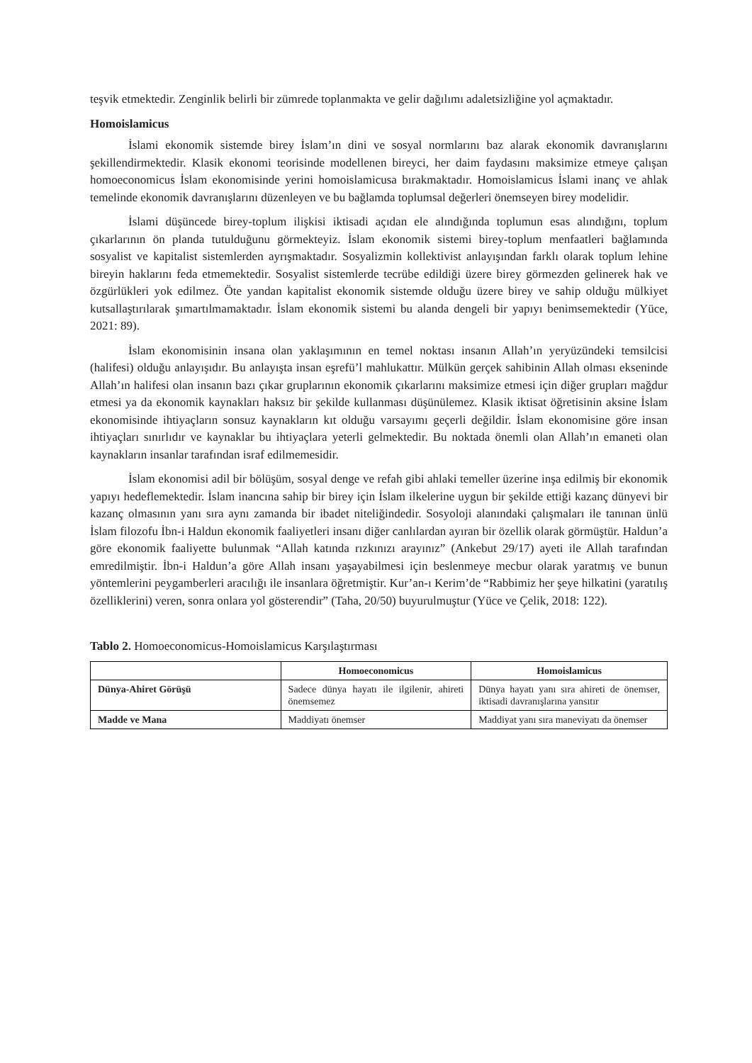teşvik etmektedir. Zenginlik belirli bir zümrede toplanmakta ve gelir dağılımı adaletsizliğine yol açmaktadır.
Homoislamicus
İslami ekonomik sistemde birey İslam’ın dini ve sosyal normlarını baz alarak ekonomik davranışlarını şekillendirmektedir. Klasik ekonomi teorisinde modellenen bireyci, her daim faydasını maksimize etmeye çalışan homoeconomicus İslam ekonomisinde yerini homoislamicusa bırakmaktadır. Homoislamicus İslami inanç ve ahlak temelinde ekonomik davranışlarını düzenleyen ve bu bağlamda toplumsal değerleri önemseyen birey modelidir.
İslami düşüncede birey-toplum ilişkisi iktisadi açıdan ele alındığında toplumun esas alındığını, toplum çıkarlarının ön planda tutulduğunu görmekteyiz. İslam ekonomik sistemi birey-toplum menfaatleri bağlamında sosyalist ve kapitalist sistemlerden ayrışmaktadır. Sosyalizmin kollektivist anlayışından farklı olarak toplum lehine bireyin haklarını feda etmemektedir. Sosyalist sistemlerde tecrübe edildiği üzere birey görmezden gelinerek hak ve özgürlükleri yok edilmez. Öte yandan kapitalist ekonomik sistemde olduğu üzere birey ve sahip olduğu mülkiyet kutsallaştırılarak şımartılmamaktadır. İslam ekonomik sistemi bu alanda dengeli bir yapıyı benimsemektedir (Yüce, 2021: 89).
İslam ekonomisinin insana olan yaklaşımının en temel noktası insanın Allah’ın yeryüzündeki temsilcisi (halifesi) olduğu anlayışıdır. Bu anlayışta insan eşrefü’l mahlukattır. Mülkün gerçek sahibinin Allah olması ekseninde Allah’ın halifesi olan insanın bazı çıkar gruplarının ekonomik çıkarlarını maksimize etmesi için diğer grupları mağdur etmesi ya da ekonomik kaynakları haksız bir şekilde kullanması düşünülemez. Klasik iktisat öğretisinin aksine İslam ekonomisinde ihtiyaçların sonsuz kaynakların kıt olduğu varsayımı geçerli değildir. İslam ekonomisine göre insan ihtiyaçları sınırlıdır ve kaynaklar bu ihtiyaçlara yeterli gelmektedir. Bu noktada önemli olan Allah’ın emaneti olan kaynakların insanlar tarafından israf edilmemesidir.
İslam ekonomisi adil bir bölüşüm, sosyal denge ve refah gibi ahlaki temeller üzerine inşa edilmiş bir ekonomik yapıyı hedeflemektedir. İslam inancına sahip bir birey için İslam ilkelerine uygun bir şekilde ettiği kazanç dünyevi bir kazanç olmasının yanı sıra aynı zamanda bir ibadet niteliğindedir. Sosyoloji alanındaki çalışmaları ile tanınan ünlü İslam filozofu İbn-i Haldun ekonomik faaliyetleri insanı diğer canlılardan ayıran bir özellik olarak görmüştür. Haldun’a göre ekonomik faaliyette bulunmak “Allah katında rızkınızı arayınız” (Ankebut 29/17) ayeti ile Allah tarafından emredilmiştir. İbn-i Haldun’a göre Allah insanı yaşayabilmesi için beslenmeye mecbur olarak yaratmış ve bunun yöntemlerini peygamberleri aracılığı ile insanlara öğretmiştir. Kur’an-ı Kerim’de “Rabbimiz her şeye hilkatini (yaratılış özelliklerini) veren, sonra onlara yol gösterendir” (Taha, 20/50) buyurulmuştur (Yüce ve Çelik, 2018: 122).
Tablo 2. Homoeconomicus-Homoislamicus Karşılaştırması
| | Homoeconomicus | Homoislamicus |
| --- | --- | --- |
| Dünya-Ahiret Görüşü | Sadece dünya hayatı ile ilgilenir, ahireti önemsemez | Dünya hayatı yanı sıra ahireti de önemser, iktisadi davranışlarına yansıtır |
| Madde ve Mana | Maddiyatı önemser | Maddiyat yanı sıra maneviyatı da önemser |